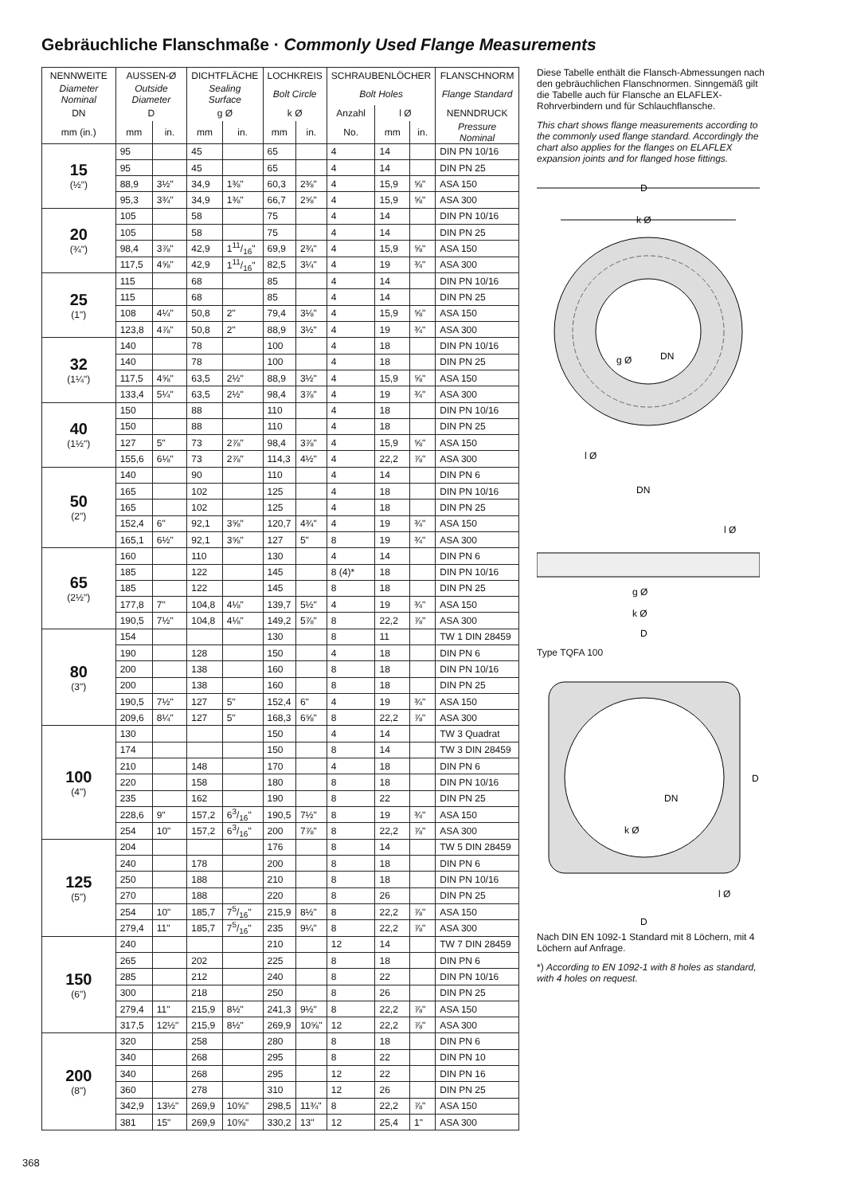Gebräuchliche Flanschmaße · Commonly Used Flange Measurements
| NENNWEITE | AUSSEN-Ø | | DICHTFLÄCHE | | LOCHKREIS | | SCHRAUBENLÖCHER | | | FLANSCHNORM |
| --- | --- | --- | --- | --- | --- | --- | --- | --- | --- | --- |
| Diameter Nominal | Outside Diameter | | Sealing Surface | | Bolt Circle | | Bolt Holes | | | Flange Standard |
| DN | D | | g Ø | | k Ø | | Anzahl | l Ø | | NENNDRUCK |
| mm (in.) | mm | in. | mm | in. | mm | in. | No. | mm | in. | Pressure Nominal |
| 15 (½") | 95 | | 45 | | 65 | | 4 | 14 | | DIN PN 10/16 |
| | 95 | | 45 | | 65 | | 4 | 14 | | DIN PN 25 |
| | 88,9 | 3½" | 34,9 | 1⅜" | 60,3 | 2⅜" | 4 | 15,9 | ⅝" | ASA 150 |
| | 95,3 | 3¾" | 34,9 | 1⅜" | 66,7 | 2⅝" | 4 | 15,9 | ⅝" | ASA 300 |
| 20 (¾") | 105 | | 58 | | 75 | | 4 | 14 | | DIN PN 10/16 |
| | 105 | | 58 | | 75 | | 4 | 14 | | DIN PN 25 |
| | 98,4 | 3⅞" | 42,9 | 111/16" | 69,9 | 2¾" | 4 | 15,9 | ⅝" | ASA 150 |
| | 117,5 | 4⅝" | 42,9 | 111/16" | 82,5 | 3¼" | 4 | 19 | ¾" | ASA 300 |
| 25 (1") | 115 | | 68 | | 85 | | 4 | 14 | | DIN PN 10/16 |
| | 115 | | 68 | | 85 | | 4 | 14 | | DIN PN 25 |
| | 108 | 4¼" | 50,8 | 2" | 79,4 | 3⅛" | 4 | 15,9 | ⅝" | ASA 150 |
| | 123,8 | 4⅞" | 50,8 | 2" | 88,9 | 3½" | 4 | 19 | ¾" | ASA 300 |
| 32 (1¼") | 140 | | 78 | | 100 | | 4 | 18 | | DIN PN 10/16 |
| | 140 | | 78 | | 100 | | 4 | 18 | | DIN PN 25 |
| | 117,5 | 4⅝" | 63,5 | 2½" | 88,9 | 3½" | 4 | 15,9 | ⅝" | ASA 150 |
| | 133,4 | 5¼" | 63,5 | 2½" | 98,4 | 3⅞" | 4 | 19 | ¾" | ASA 300 |
| 40 (1½") | 150 | | 88 | | 110 | | 4 | 18 | | DIN PN 10/16 |
| | 150 | | 88 | | 110 | | 4 | 18 | | DIN PN 25 |
| | 127 | 5" | 73 | 2⅞" | 98,4 | 3⅞" | 4 | 15,9 | ⅝" | ASA 150 |
| | 155,6 | 6⅛" | 73 | 2⅞" | 114,3 | 4½" | 4 | 22,2 | ⅞" | ASA 300 |
| 50 (2") | 140 | | 90 | | 110 | | 4 | 14 | | DIN PN 6 |
| | 165 | | 102 | | 125 | | 4 | 18 | | DIN PN 10/16 |
| | 165 | | 102 | | 125 | | 4 | 18 | | DIN PN 25 |
| | 152,4 | 6" | 92,1 | 3⅝" | 120,7 | 4¾" | 4 | 19 | ¾" | ASA 150 |
| | 165,1 | 6½" | 92,1 | 3⅝" | 127 | 5" | 8 | 19 | ¾" | ASA 300 |
| 65 (2½") | 160 | | 110 | | 130 | | 4 | 14 | | DIN PN 6 |
| | 185 | | 122 | | 145 | | 8 (4)* | 18 | | DIN PN 10/16 |
| | 185 | | 122 | | 145 | | 8 | 18 | | DIN PN 25 |
| | 177,8 | 7" | 104,8 | 4⅛" | 139,7 | 5½" | 4 | 19 | ¾" | ASA 150 |
| | 190,5 | 7½" | 104,8 | 4⅛" | 149,2 | 5⅞" | 8 | 22,2 | ⅞" | ASA 300 |
| 80 (3") | 154 | | | | 130 | | 8 | 11 | | TW 1 DIN 28459 |
| | 190 | | 128 | | 150 | | 4 | 18 | | DIN PN 6 |
| | 200 | | 138 | | 160 | | 8 | 18 | | DIN PN 10/16 |
| | 200 | | 138 | | 160 | | 8 | 18 | | DIN PN 25 |
| | 190,5 | 7½" | 127 | 5" | 152,4 | 6" | 4 | 19 | ¾" | ASA 150 |
| | 209,6 | 8¼" | 127 | 5" | 168,3 | 6⅝" | 8 | 22,2 | ⅞" | ASA 300 |
| 100 (4") | 130 | | | | 150 | | 4 | 14 | | TW 3 Quadrat |
| | 174 | | | | 150 | | 8 | 14 | | TW 3 DIN 28459 |
| | 210 | | 148 | | 170 | | 4 | 18 | | DIN PN 6 |
| | 220 | | 158 | | 180 | | 8 | 18 | | DIN PN 10/16 |
| | 235 | | 162 | | 190 | | 8 | 22 | | DIN PN 25 |
| | 228,6 | 9" | 157,2 | 63/16" | 190,5 | 7½" | 8 | 19 | ¾" | ASA 150 |
| | 254 | 10" | 157,2 | 63/16" | 200 | 7⅞" | 8 | 22,2 | ⅞" | ASA 300 |
| 125 (5") | 204 | | | | 176 | | 8 | 14 | | TW 5 DIN 28459 |
| | 240 | | 178 | | 200 | | 8 | 18 | | DIN PN 6 |
| | 250 | | 188 | | 210 | | 8 | 18 | | DIN PN 10/16 |
| | 270 | | 188 | | 220 | | 8 | 26 | | DIN PN 25 |
| | 254 | 10" | 185,7 | 75/16" | 215,9 | 8½" | 8 | 22,2 | ⅞" | ASA 150 |
| | 279,4 | 11" | 185,7 | 75/16" | 235 | 9¼" | 8 | 22,2 | ⅞" | ASA 300 |
| 150 (6") | 240 | | | | 210 | | 12 | 14 | | TW 7 DIN 28459 |
| | 265 | | 202 | | 225 | | 8 | 18 | | DIN PN 6 |
| | 285 | | 212 | | 240 | | 8 | 22 | | DIN PN 10/16 |
| | 300 | | 218 | | 250 | | 8 | 26 | | DIN PN 25 |
| | 279,4 | 11" | 215,9 | 8½" | 241,3 | 9½" | 8 | 22,2 | ⅞" | ASA 150 |
| | 317,5 | 12½" | 215,9 | 8½" | 269,9 | 10⅝" | 12 | 22,2 | ⅞" | ASA 300 |
| 200 (8") | 320 | | 258 | | 280 | | 8 | 18 | | DIN PN 6 |
| | 340 | | 268 | | 295 | | 8 | 22 | | DIN PN 10 |
| | 340 | | 268 | | 295 | | 12 | 22 | | DIN PN 16 |
| | 360 | | 278 | | 310 | | 12 | 26 | | DIN PN 25 |
| | 342,9 | 13½" | 269,9 | 10⅝" | 298,5 | 11¾" | 8 | 22,2 | ⅞" | ASA 150 |
| | 381 | 15" | 269,9 | 10⅝" | 330,2 | 13" | 12 | 25,4 | 1" | ASA 300 |
Diese Tabelle enthält die Flansch-Abmessungen nach den gebräuchlichen Flanschnormen. Sinngemäß gilt die Tabelle auch für Flansche an ELAFLEX-Rohrverbindern und für Schlauchflansche.
This chart shows flange measurements according to the commonly used flange standard. Accordingly the chart also applies for the flanges on ELAFLEX expansion joints and for flanged hose fittings.
D
k Ø
g Ø
DN
l Ø
DN
l Ø
g Ø
k Ø
D
Type TQFA 100
DN
k Ø
D
l Ø
D
Nach DIN EN 1092-1 Standard mit 8 Löchern, mit 4 Löchern auf Anfrage.
*) According to EN 1092-1 with 8 holes as standard, with 4 holes on request.
368